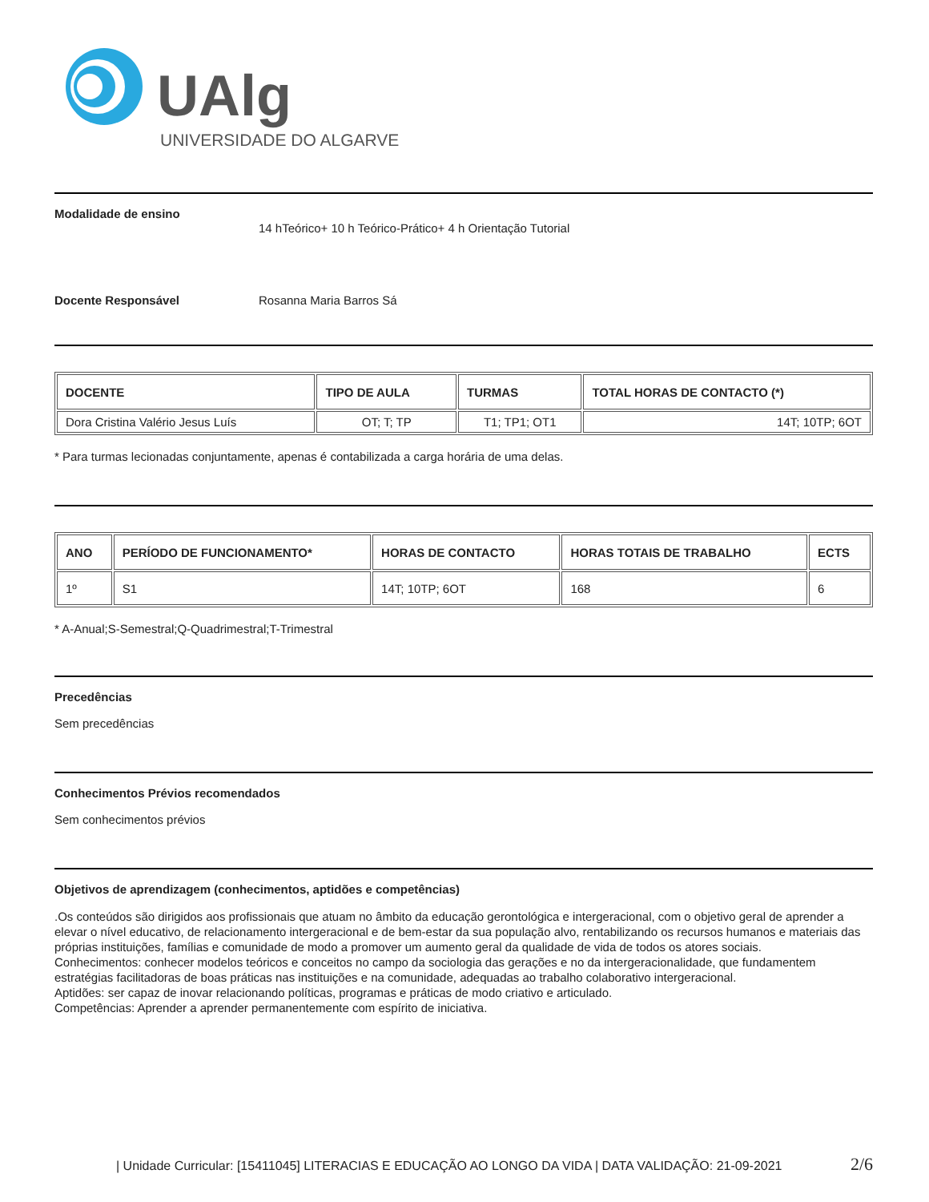UAlg
UNIVERSIDADE DO ALGARVE
Modalidade de ensino
14 hTeórico+ 10 h Teórico-Prático+ 4 h Orientação Tutorial
Docente Responsável Rosanna Maria Barros Sá
| DOCENTE | TIPO DE AULA | TURMAS | TOTAL HORAS DE CONTACTO (*) |
| --- | --- | --- | --- |
| Dora Cristina Valério Jesus Luís | OT; T; TP | T1; TP1; OT1 | 14T; 10TP; 6OT |
* Para turmas lecionadas conjuntamente, apenas é contabilizada a carga horária de uma delas.
| ANO | PERÍODO DE FUNCIONAMENTO* | HORAS DE CONTACTO | HORAS TOTAIS DE TRABALHO | ECTS |
| --- | --- | --- | --- | --- |
| 1º | S1 | 14T; 10TP; 6OT | 168 | 6 |
* A-Anual;S-Semestral;Q-Quadrimestral;T-Trimestral
Precedências
Sem precedências
Conhecimentos Prévios recomendados
Sem conhecimentos prévios
Objetivos de aprendizagem (conhecimentos, aptidões e competências)
.Os conteúdos são dirigidos aos profissionais que atuam no âmbito da educação gerontológica e intergeracional, com o objetivo geral de aprender a elevar o nível educativo, de relacionamento intergeracional e de bem-estar da sua população alvo, rentabilizando os recursos humanos e materiais das próprias instituições, famílias e comunidade de modo a promover um aumento geral da qualidade de vida de todos os atores sociais.
Conhecimentos: conhecer modelos teóricos e conceitos no campo da sociologia das gerações e no da intergeracionalidade, que fundamentem estratégias facilitadoras de boas práticas nas instituições e na comunidade, adequadas ao trabalho colaborativo intergeracional.
Aptidões: ser capaz de inovar relacionando políticas, programas e práticas de modo criativo e articulado.
Competências: Aprender a aprender permanentemente com espírito de iniciativa.
| Unidade Curricular: [15411045] LITERACIAS E EDUCAÇÃO AO LONGO DA VIDA | DATA VALIDAÇÃO: 21-09-2021 2/6